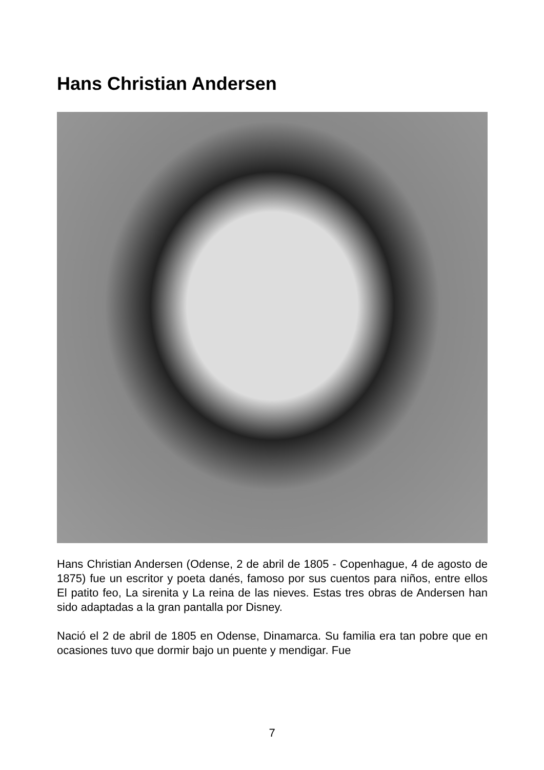Hans Christian Andersen
Hans Christian Andersen (Odense, 2 de abril de 1805 - Copenhague, 4 de agosto de 1875) fue un escritor y poeta danés, famoso por sus cuentos para niños, entre ellos El patito feo, La sirenita y La reina de las nieves. Estas tres obras de Andersen han sido adaptadas a la gran pantalla por Disney.
Nació el 2 de abril de 1805 en Odense, Dinamarca. Su familia era tan pobre que en ocasiones tuvo que dormir bajo un puente y mendigar. Fue
7